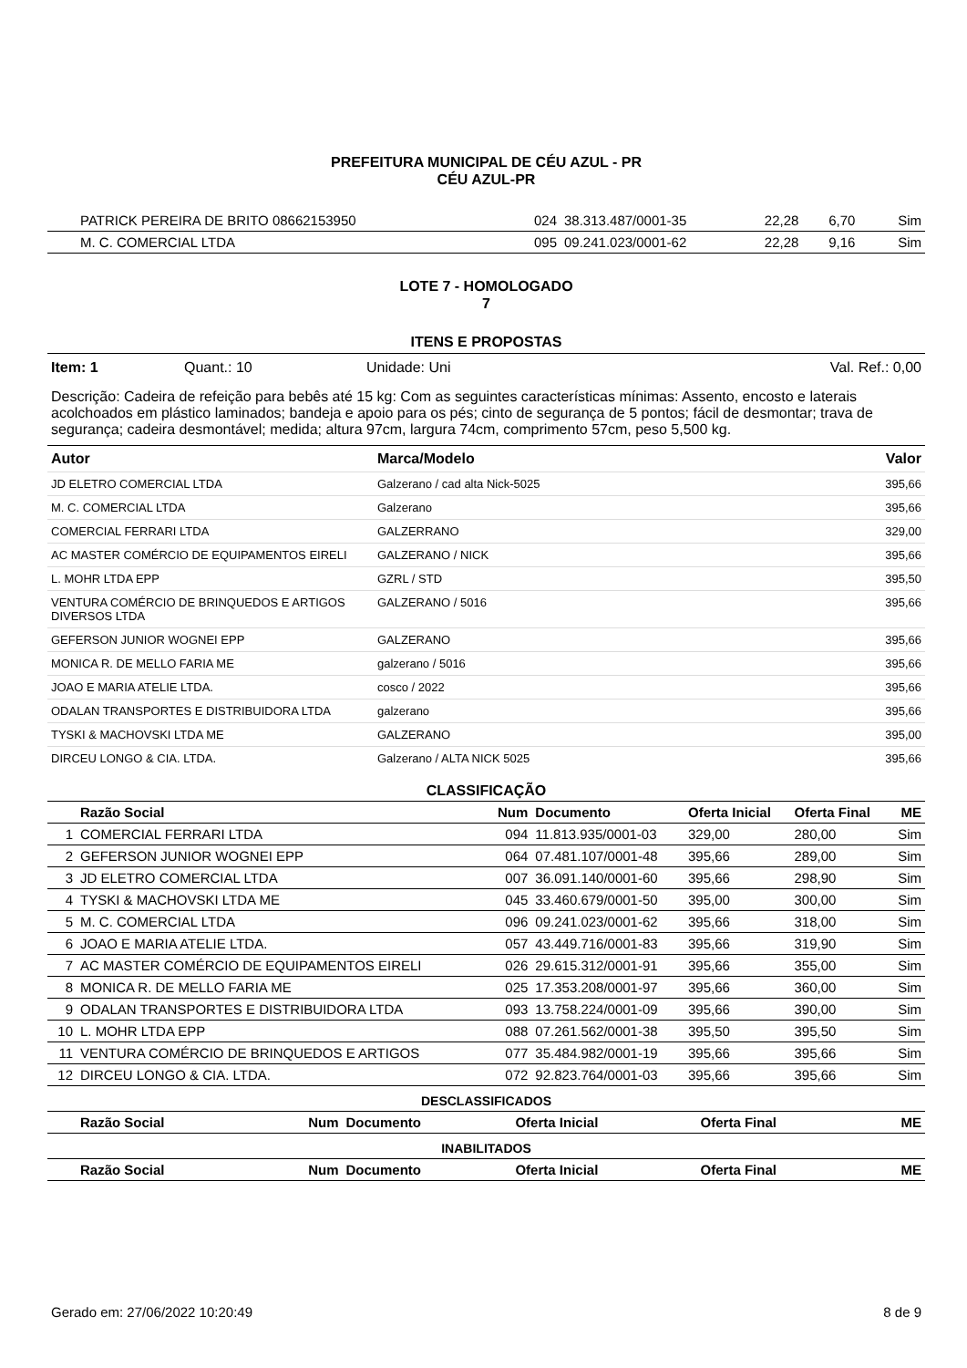PREFEITURA MUNICIPAL DE CÉU AZUL - PR
CÉU AZUL-PR
| | PATRICK PEREIRA DE BRITO 08662153950 | 024 | 38.313.487/0001-35 | 22,28 | 6,70 | Sim |
| | M. C. COMERCIAL LTDA | 095 | 09.241.023/0001-62 | 22,28 | 9,16 | Sim |
LOTE 7 - HOMOLOGADO
7
ITENS E PROPOSTAS
Item: 1 Quant.: 10 Unidade: Uni Val. Ref.: 0,00
Descrição: Cadeira de refeição para bebês até 15 kg: Com as seguintes características mínimas: Assento, encosto e laterais acolchoados em plástico laminados; bandeja e apoio para os pés; cinto de segurança de 5 pontos; fácil de desmontar; trava de segurança; cadeira desmontável; medida; altura 97cm, largura 74cm, comprimento 57cm, peso 5,500 kg.
| Autor | Marca/Modelo | Valor |
| --- | --- | --- |
| JD ELETRO COMERCIAL LTDA | Galzerano / cad alta Nick-5025 | 395,66 |
| M. C. COMERCIAL LTDA | Galzerano | 395,66 |
| COMERCIAL FERRARI LTDA | GALZERRANO | 329,00 |
| AC MASTER COMÉRCIO DE EQUIPAMENTOS EIRELI | GALZERANO / NICK | 395,66 |
| L. MOHR LTDA EPP | GZRL / STD | 395,50 |
| VENTURA COMÉRCIO DE BRINQUEDOS E ARTIGOS DIVERSOS LTDA | GALZERANO / 5016 | 395,66 |
| GEFERSON JUNIOR WOGNEI EPP | GALZERANO | 395,66 |
| MONICA R. DE MELLO FARIA ME | galzerano / 5016 | 395,66 |
| JOAO E MARIA ATELIE LTDA. | cosco / 2022 | 395,66 |
| ODALAN TRANSPORTES E DISTRIBUIDORA LTDA | galzerano | 395,66 |
| TYSKI & MACHOVSKI LTDA ME | GALZERANO | 395,00 |
| DIRCEU LONGO & CIA. LTDA. | Galzerano / ALTA NICK 5025 | 395,66 |
CLASSIFICAÇÃO
| | Razão Social | Num | Documento | Oferta Inicial | Oferta Final | ME |
| --- | --- | --- | --- | --- | --- | --- |
| 1 | COMERCIAL FERRARI LTDA | 094 | 11.813.935/0001-03 | 329,00 | 280,00 | Sim |
| 2 | GEFERSON JUNIOR WOGNEI EPP | 064 | 07.481.107/0001-48 | 395,66 | 289,00 | Sim |
| 3 | JD ELETRO COMERCIAL LTDA | 007 | 36.091.140/0001-60 | 395,66 | 298,90 | Sim |
| 4 | TYSKI & MACHOVSKI LTDA ME | 045 | 33.460.679/0001-50 | 395,00 | 300,00 | Sim |
| 5 | M. C. COMERCIAL LTDA | 096 | 09.241.023/0001-62 | 395,66 | 318,00 | Sim |
| 6 | JOAO E MARIA ATELIE LTDA. | 057 | 43.449.716/0001-83 | 395,66 | 319,90 | Sim |
| 7 | AC MASTER COMÉRCIO DE EQUIPAMENTOS EIRELI | 026 | 29.615.312/0001-91 | 395,66 | 355,00 | Sim |
| 8 | MONICA R. DE MELLO FARIA ME | 025 | 17.353.208/0001-97 | 395,66 | 360,00 | Sim |
| 9 | ODALAN TRANSPORTES E DISTRIBUIDORA LTDA | 093 | 13.758.224/0001-09 | 395,66 | 390,00 | Sim |
| 10 | L. MOHR LTDA EPP | 088 | 07.261.562/0001-38 | 395,50 | 395,50 | Sim |
| 11 | VENTURA COMÉRCIO DE BRINQUEDOS E ARTIGOS | 077 | 35.484.982/0001-19 | 395,66 | 395,66 | Sim |
| 12 | DIRCEU LONGO & CIA. LTDA. | 072 | 92.823.764/0001-03 | 395,66 | 395,66 | Sim |
DESCLASSIFICADOS
| | Razão Social | Num | Documento | Oferta Inicial | Oferta Final | ME |
| --- | --- | --- | --- | --- | --- | --- |
INABILITADOS
| | Razão Social | Num | Documento | Oferta Inicial | Oferta Final | ME |
| --- | --- | --- | --- | --- | --- | --- |
Gerado em: 27/06/2022 10:20:49 8 de 9